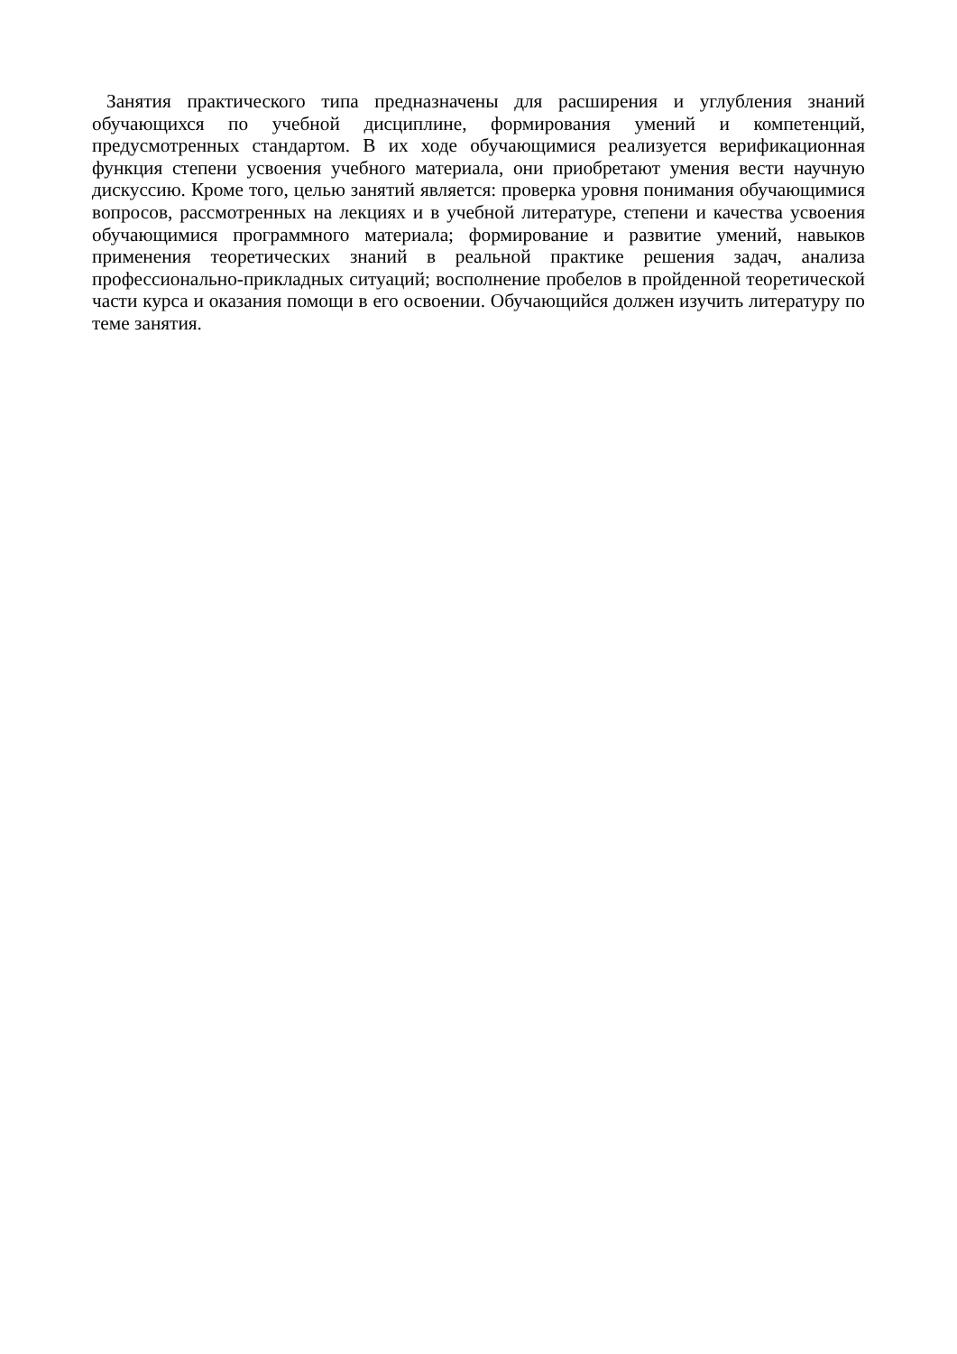Занятия практического типа предназначены для расширения и углубления знаний обучающихся по учебной дисциплине, формирования умений и компетенций, предусмотренных стандартом. В их ходе обучающимися реализуется верификационная функция степени усвоения учебного материала, они приобретают умения вести научную дискуссию. Кроме того, целью занятий является: проверка уровня понимания обучающимися вопросов, рассмотренных на лекциях и в учебной литературе, степени и качества усвоения обучающимися программного материала; формирование и развитие умений, навыков применения теоретических знаний в реальной практике решения задач, анализа профессионально-прикладных ситуаций; восполнение пробелов в пройденной теоретической части курса и оказания помощи в его освоении. Обучающийся должен изучить литературу по теме занятия.